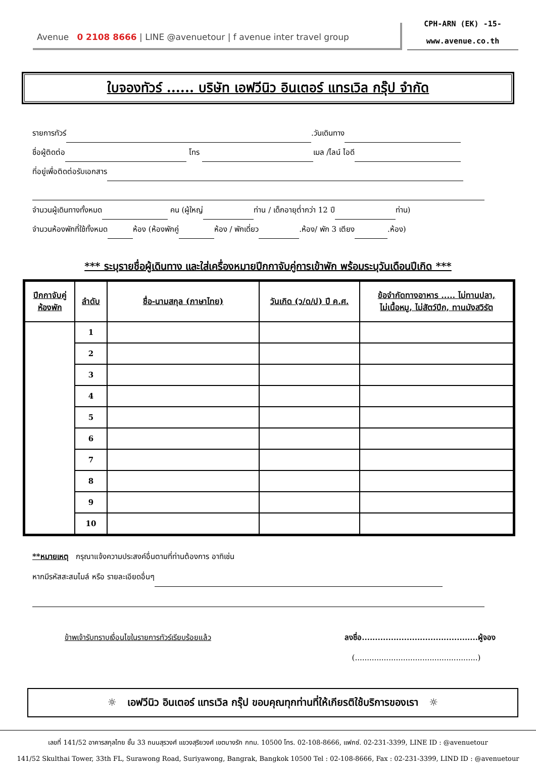Avenue 0 2108 8666 | LINE @avenuetour | f avenue inter travel group
CPH-ARN (EK) -15-
www.avenue.co.th
ใบจองทัวร์ ...... บริษัท เอฟวีนิว อินเตอร์ แทรเวิล กรุ๊ป จำกัด
รายการทัวร์ .วันเดินทาง
ชื่อผู้ติดต่อ โทร เมล /ไลน์ ไอดี
ที่อยู่เพื่อติดต่อรับเอกสาร
จำนวนผู้เดินทางทั้งหมด คน (ผู้ใหญ่ ท่าน / เด็กอายุต่ำกว่า 12 ปี ท่าน)
จำนวนห้องพักที่ใช้ทั้งหมด ห้อง (ห้องพักคู่ ห้อง / พักเดี่ยว .ห้อง/ พัก 3 เตียง .ห้อง)
*** ระบุรายชื่อผู้เดินทาง และใส่เครื่องหมายปีกกาจับคู่การเข้าพัก พร้อมระบุวันเดือนปีเกิด ***
| ปีกกาจับคู่ ห้องพัก | ลำดับ | ชื่อ-นามสกุล (ภาษาไทย) | วันเกิด (ว/ด/ป) ปี ค.ศ. | ข้อจำกัดทางอาหาร ..... ไม่ทานปลา, ไม่เนื้อหมู, ไม่สัตว์ปีก, ทานมังสวิรัต |
| --- | --- | --- | --- | --- |
| | 1 | | | |
| | 2 | | | |
| | 3 | | | |
| | 4 | | | |
| | 5 | | | |
| | 6 | | | |
| | 7 | | | |
| | 8 | | | |
| | 9 | | | |
| | 10 | | | |
**หมายเหตุ กรุณาแจ้งความประสงค์อื่นตามที่ท่านต้องการ อาทิเช่น
หากมีรหัสสะสมไมล์ หรือ รายละเอียดอื่นๆ
ข้าพเจ้ารับทราบเงื่อนไขในรายการทัวร์เรียบร้อยแล้ว
ลงชื่อ............................................ผู้จอง
(...................................................)
☼ เอฟวีนิว อินเตอร์ แทรเวิล กรุ๊ป ขอบคุณทุกท่านที่ให้เกียรติใช้บริการของเรา ☼
เลขที่ 141/52 อาคารสกุลไทย ชั้น 33 ถนนสุรวงศ์ แขวงสุริยวงศ์ เขตบางรัก กทม. 10500 โทร. 02-108-8666, แฟกซ์. 02-231-3399, LINE ID : @avenuetour
141/52 Skulthai Tower, 33th FL, Surawong Road, Suriyawong, Bangrak, Bangkok 10500 Tel : 02-108-8666, Fax : 02-231-3399, LIND ID : @avenuetour